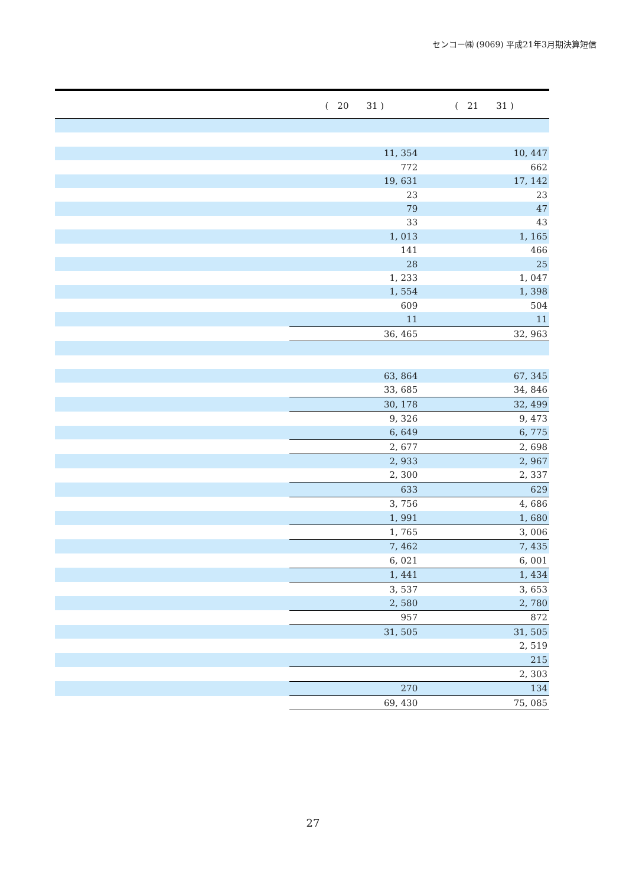センコー㈱ (9069) 平成21年3月期決算短信
| | ( 20 31 ) | ( 21 31 ) |
| | 11, 354 | 10, 447 |
| | 772 | 662 |
| | 19, 631 | 17, 142 |
| | 23 | 23 |
| | 79 | 47 |
| | 33 | 43 |
| | 1, 013 | 1, 165 |
| | 141 | 466 |
| | 28 | 25 |
| | 1, 233 | 1, 047 |
| | 1, 554 | 1, 398 |
| | 609 | 504 |
| | 11 | 11 |
| | 36, 465 | 32, 963 |
| | 63, 864 | 67, 345 |
| | 33, 685 | 34, 846 |
| | 30, 178 | 32, 499 |
| | 9, 326 | 9, 473 |
| | 6, 649 | 6, 775 |
| | 2, 677 | 2, 698 |
| | 2, 933 | 2, 967 |
| | 2, 300 | 2, 337 |
| | 633 | 629 |
| | 3, 756 | 4, 686 |
| | 1, 991 | 1, 680 |
| | 1, 765 | 3, 006 |
| | 7, 462 | 7, 435 |
| | 6, 021 | 6, 001 |
| | 1, 441 | 1, 434 |
| | 3, 537 | 3, 653 |
| | 2, 580 | 2, 780 |
| | 957 | 872 |
| | 31, 505 | 31, 505 |
| | | 2, 519 |
| | | 215 |
| | | 2, 303 |
| | 270 | 134 |
| | 69, 430 | 75, 085 |
27